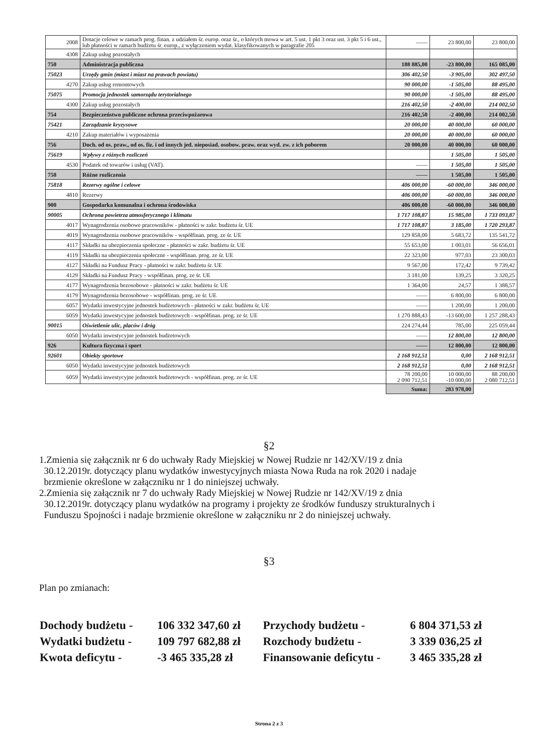| 2008 | Dotacje celowe w ramach prog. finan. z udziałem śr. europ. oraz śr., o których mowa w art. 5 ust. 1 pkt 3 oraz ust. 3 pkt 5 i 6 ust., lub płatności w ramach budżetu śr. europ., z wyłączeniem wydat. klasyfikowanych w paragrafie 205 | —— | 23 800,00 | 23 800,00 |
| 4308 | Zakup usług pozostałych | | | |
| 750 | Administracja publiczna | 188 885,00 | -23 800,00 | 165 085,00 |
| 75023 | Urzędy gmin (miast i miast na prawach powiatu) | 306 402,50 | -3 905,00 | 302 497,50 |
| 4270 | Zakup usług remontowych | 90 000,00 | -1 505,00 | 88 495,00 |
| 75075 | Promocja jednostek samorządu terytorialnego | 90 000,00 | -1 505,00 | 88 495,00 |
| 4300 | Zakup usług pozostałych | 216 402,50 | -2 400,00 | 214 002,50 |
| 754 | Bezpieczeństwo publiczne ochrona przeciwpożarowa | 216 402,50 | -2 400,00 | 214 002,50 |
| 75421 | Zarządzanie kryzysowe | 20 000,00 | 40 000,00 | 60 000,00 |
| 4210 | Zakup materiałów i wyposażenia | 20 000,00 | 40 000,00 | 60 000,00 |
| 756 | Doch. od os. praw., od os. fiz. i od innych jed. nieposiad. osobow. praw. oraz wyd. zw. z ich poborem | 20 000,00 | 40 000,00 | 60 000,00 |
| 75619 | Wpływy z różnych rozliczeń | | 1 505,00 | 1 505,00 |
| 4530 | Podatek od towarów i usług (VAT). | —— | 1 505,00 | 1 505,00 |
| 758 | Różne rozliczenia | —— | 1 505,00 | 1 505,00 |
| 75818 | Rezerwy ogólne i celowe | 406 000,00 | -60 000,00 | 346 000,00 |
| 4810 | Rezerwy | 406 000,00 | -60 000,00 | 346 000,00 |
| 900 | Gospodarka komunalna i ochrona środowiska | 406 000,00 | -60 000,00 | 346 000,00 |
| 90005 | Ochrona powietrza atmosferycznego i klimatu | 1 717 108,87 | 15 985,00 | 1 733 093,87 |
| 4017 | Wynagrodzenia osobowe pracowników - płatności w zakr. budżetu śr. UE | 1 717 108,87 | 3 185,00 | 1 720 293,87 |
| 4019 | Wynagrodzenia osobowe pracowników - współfinan. prog. ze śr. UE | 129 858,00 | 5 683,72 | 135 541,72 |
| 4117 | Składki na ubezpieczenia społeczne - płatności w zakr. budżetu śr. UE | 55 653,00 | 1 003,01 | 56 656,01 |
| 4119 | Składki na ubezpieczenia społeczne - współfinan. prog. ze śr. UE | 22 323,00 | 977,03 | 23 300,03 |
| 4127 | Składki na Fundusz Pracy - płatności w zakr. budżetu śr. UE | 9 567,00 | 172,42 | 9 739,42 |
| 4129 | Składki na Fundusz Pracy - współfinan. prog. ze śr. UE | 3 181,00 | 139,25 | 3 320,25 |
| 4177 | Wynagrodzenia bezosobowe - płatności w zakr. budżetu śr. UE | 1 364,00 | 24,57 | 1 388,57 |
| 4179 | Wynagrodzenia bezosobowe - współfinan. prog. ze śr. UE | —— | 6 800,00 | 6 800,00 |
| 6057 | Wydatki inwestycyjne jednostek budżetowych - płatności w zakr. budżetu śr. UE | —— | 1 200,00 | 1 200,00 |
| 6059 | Wydatki inwestycyjne jednostek budżetowych - współfinan. prog. ze śr. UE | 1 270 888,43 | -13 600,00 | 1 257 288,43 |
| 90015 | Oświetlenie ulic, placów i dróg | 224 274,44 | 785,00 | 225 059,44 |
| 6050 | Wydatki inwestycyjne jednostek budżetowych | —— | 12 800,00 | 12 800,00 |
| 926 | Kultura fizyczna i sport | —— | 12 800,00 | 12 800,00 |
| 92601 | Obiekty sportowe | 2 168 912,51 | 0,00 | 2 168 912,51 |
| 6050 | Wydatki inwestycyjne jednostek budżetowych | 2 168 912,51 | 0,00 | 2 168 912,51 |
| 6059 | Wydatki inwestycyjne jednostek budżetowych - współfinan. prog. ze śr. UE | 78 200,00 2 090 712,51 | 10 000,00 -10 000,00 | 88 200,00 2 080 712,51 |
| | | Suma: | 283 978,00 | |
§2
1.Zmienia się załącznik nr 6 do uchwały Rady Miejskiej w Nowej Rudzie nr 142/XV/19 z dnia
30.12.2019r. dotyczący planu wydatków inwestycyjnych miasta Nowa Ruda na rok 2020 i nadaje
brzmienie określone w załączniku nr 1 do niniejszej uchwały.
2.Zmienia się załącznik nr 7 do uchwały Rady Miejskiej w Nowej Rudzie nr 142/XV/19 z dnia
30.12.2019r. dotyczący planu wydatków na programy i projekty ze środków funduszy strukturalnych i
Funduszu Spojności i nadaje brzmienie określone w załączniku nr 2 do niniejszej uchwały.
§3
Plan po zmianach:
| Dochody budżetu - | 106 332 347,60 zł | Przychody budżetu - | 6 804 371,53 zł |
| Wydatki budżetu - | 109 797 682,88 zł | Rozchody budżetu - | 3 339 036,25 zł |
| Kwota deficytu - | -3 465 335,28 zł | Finansowanie deficytu - | 3 465 335,28 zł |
Strona 2 z 3